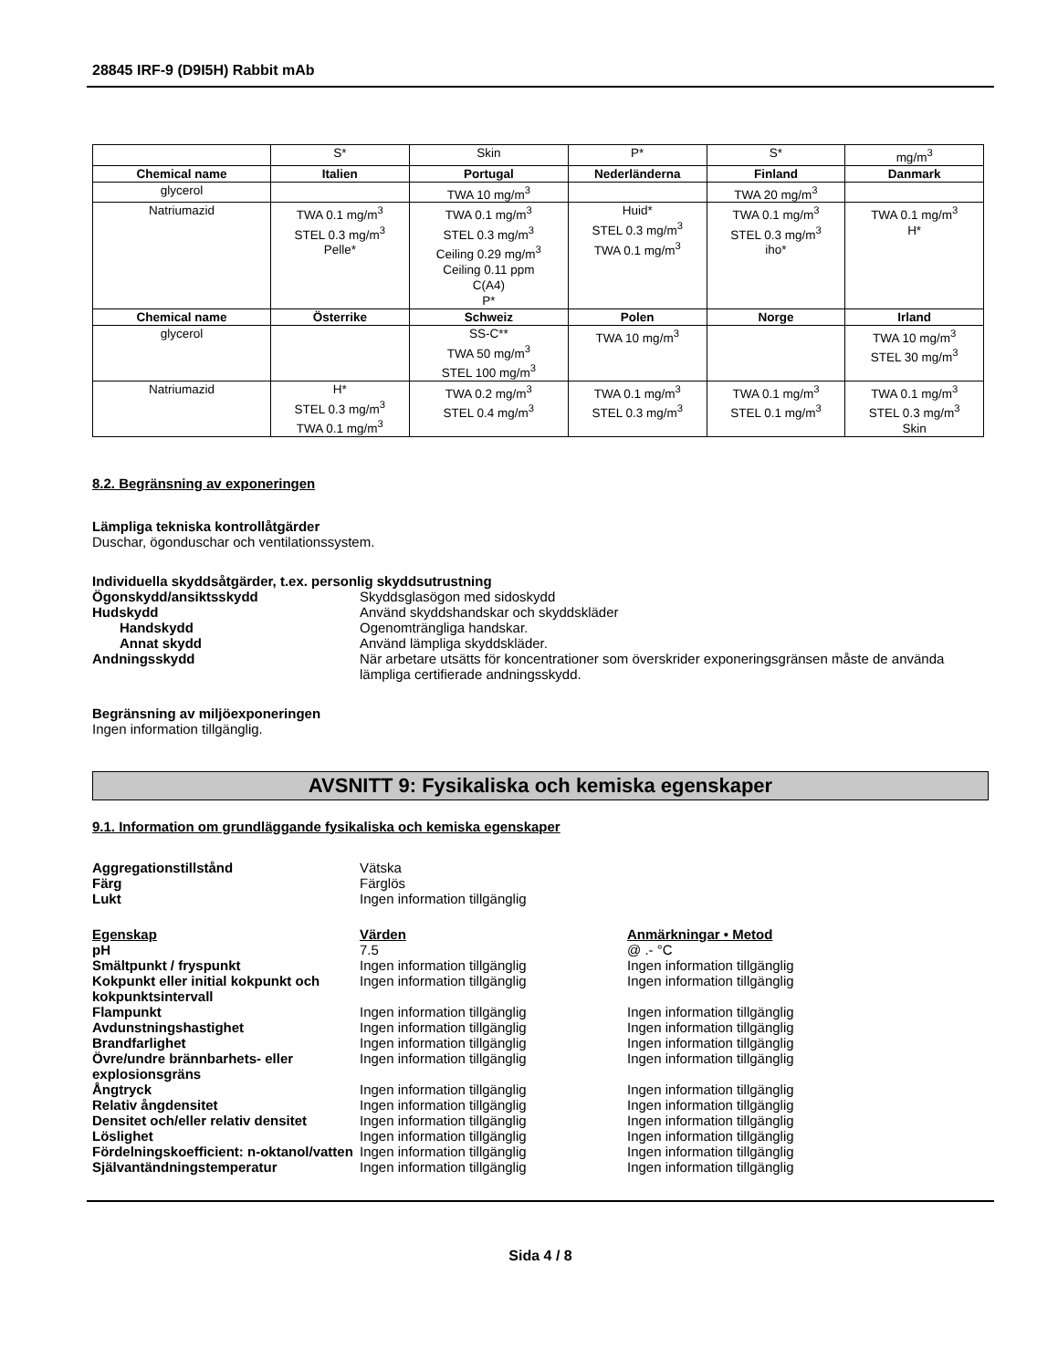28845 IRF-9 (D9I5H) Rabbit mAb
| | S* | Skin | P* | S* | mg/m<sup>3</sup> |
| Chemical name | Italien | Portugal | Nederländerna | Finland | Danmark |
| glycerol | | TWA 10 mg/m<sup>3</sup> | | TWA 20 mg/m<sup>3</sup> | |
| Natriumazid | TWA 0.1 mg/m<sup>3</sup> STEL 0.3 mg/m<sup>3</sup> Pelle* | TWA 0.1 mg/m<sup>3</sup> STEL 0.3 mg/m<sup>3</sup> Ceiling 0.29 mg/m<sup>3</sup> Ceiling 0.11 ppm C(A4) P* | Huid* STEL 0.3 mg/m<sup>3</sup> TWA 0.1 mg/m<sup>3</sup> | TWA 0.1 mg/m<sup>3</sup> STEL 0.3 mg/m<sup>3</sup> iho* | TWA 0.1 mg/m<sup>3</sup> H* |
| Chemical name | Österrike | Schweiz | Polen | Norge | Irland |
| glycerol | | SS-C** TWA 50 mg/m<sup>3</sup> STEL 100 mg/m<sup>3</sup> | TWA 10 mg/m<sup>3</sup> | | TWA 10 mg/m<sup>3</sup> STEL 30 mg/m<sup>3</sup> |
| Natriumazid | H* STEL 0.3 mg/m<sup>3</sup> TWA 0.1 mg/m<sup>3</sup> | TWA 0.2 mg/m<sup>3</sup> STEL 0.4 mg/m<sup>3</sup> | TWA 0.1 mg/m<sup>3</sup> STEL 0.3 mg/m<sup>3</sup> | TWA 0.1 mg/m<sup>3</sup> STEL 0.1 mg/m<sup>3</sup> | TWA 0.1 mg/m<sup>3</sup> STEL 0.3 mg/m<sup>3</sup> Skin |
8.2. Begränsning av exponeringen
Lämpliga tekniska kontrollåtgärder
Duschar, ögonduschar och ventilationssystem.
Individuella skyddsåtgärder, t.ex. personlig skyddsutrustning
Ögonskydd/ansiktsskydd Skyddsglasögon med sidoskydd
Hudskydd Använd skyddshandskar och skyddskläder
Handskydd Ogenomträngliga handskar.
Annat skydd Använd lämpliga skyddskläder.
Andningsskydd När arbetare utsätts för koncentrationer som överskrider exponeringsgränsen måste de använda lämpliga certifierade andningsskydd.
Begränsning av miljöexponeringen
Ingen information tillgänglig.
AVSNITT 9: Fysikaliska och kemiska egenskaper
9.1. Information om grundläggande fysikaliska och kemiska egenskaper
Aggregationstillstånd Vätska
Färg Färglös
Lukt Ingen information tillgänglig
Egenskap Värden Anmärkningar • Metod
pH 7.5 @ .- °C
Smältpunkt / fryspunkt Ingen information tillgänglig Ingen information tillgänglig
Kokpunkt eller initial kokpunkt och kokpunktsintervall
Ingen information tillgänglig Ingen information tillgänglig
Flampunkt Ingen information tillgänglig Ingen information tillgänglig
Avdunstningshastighet Ingen information tillgänglig Ingen information tillgänglig
Brandfarlighet Ingen information tillgänglig Ingen information tillgänglig
Övre/undre brännbarhets- eller explosionsgräns
Ingen information tillgänglig Ingen information tillgänglig
Ångtryck Ingen information tillgänglig Ingen information tillgänglig
Relativ ångdensitet Ingen information tillgänglig Ingen information tillgänglig
Densitet och/eller relativ densitet
Ingen information tillgänglig Ingen information tillgänglig
Löslighet Ingen information tillgänglig Ingen information tillgänglig
Fördelningskoefficient: n-oktanol/vatten
Ingen information tillgänglig Ingen information tillgänglig
Självantändningstemperatur Ingen information tillgänglig Ingen information tillgänglig
Sida 4 / 8